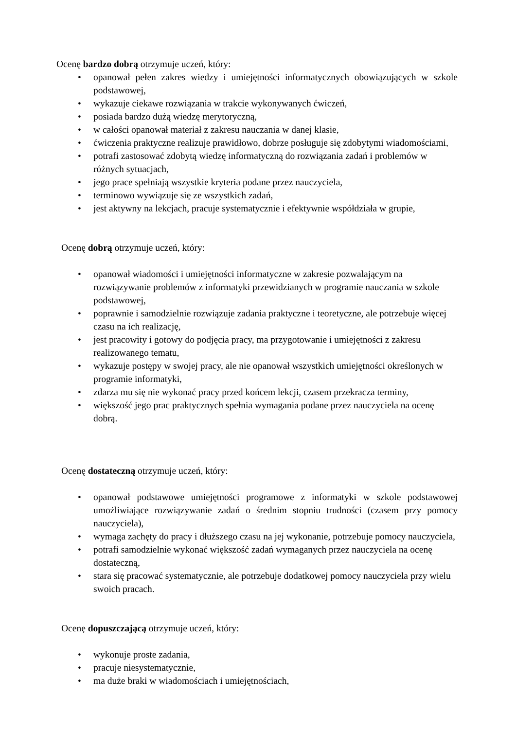Ocenę bardzo dobrą otrzymuje uczeń, który:
• opanował pełen zakres wiedzy i umiejętności informatycznych obowiązujących w szkole podstawowej,
• wykazuje ciekawe rozwiązania w trakcie wykonywanych ćwiczeń,
• posiada bardzo dużą wiedzę merytoryczną,
• w całości opanował materiał z zakresu nauczania w danej klasie,
• ćwiczenia praktyczne realizuje prawidłowo, dobrze posługuje się zdobytymi wiadomościami,
• potrafi zastosować zdobytą wiedzę informatyczną do rozwiązania zadań i problemów w różnych sytuacjach,
• jego prace spełniają wszystkie kryteria podane przez nauczyciela,
• terminowo wywiązuje się ze wszystkich zadań,
• jest aktywny na lekcjach, pracuje systematycznie i efektywnie współdziała w grupie,
Ocenę dobrą otrzymuje uczeń, który:
• opanował wiadomości i umiejętności informatyczne w zakresie pozwalającym na rozwiązywanie problemów z informatyki przewidzianych w programie nauczania w szkole podstawowej,
• poprawnie i samodzielnie rozwiązuje zadania praktyczne i teoretyczne, ale potrzebuje więcej czasu na ich realizację,
• jest pracowity i gotowy do podjęcia pracy, ma przygotowanie i umiejętności z zakresu realizowanego tematu,
• wykazuje postępy w swojej pracy, ale nie opanował wszystkich umiejętności określonych w programie informatyki,
• zdarza mu się nie wykonać pracy przed końcem lekcji, czasem przekracza terminy,
• większość jego prac praktycznych spełnia wymagania podane przez nauczyciela na ocenę dobrą.
Ocenę dostateczną otrzymuje uczeń, który:
• opanował podstawowe umiejętności programowe z informatyki w szkole podstawowej umożliwiające rozwiązywanie zadań o średnim stopniu trudności (czasem przy pomocy nauczyciela),
• wymaga zachęty do pracy i dłuższego czasu na jej wykonanie, potrzebuje pomocy nauczyciela,
• potrafi samodzielnie wykonać większość zadań wymaganych przez nauczyciela na ocenę dostateczną,
• stara się pracować systematycznie, ale potrzebuje dodatkowej pomocy nauczyciela przy wielu swoich pracach.
Ocenę dopuszczającą otrzymuje uczeń, który:
• wykonuje proste zadania,
• pracuje niesystematycznie,
• ma duże braki w wiadomościach i umiejętnościach,